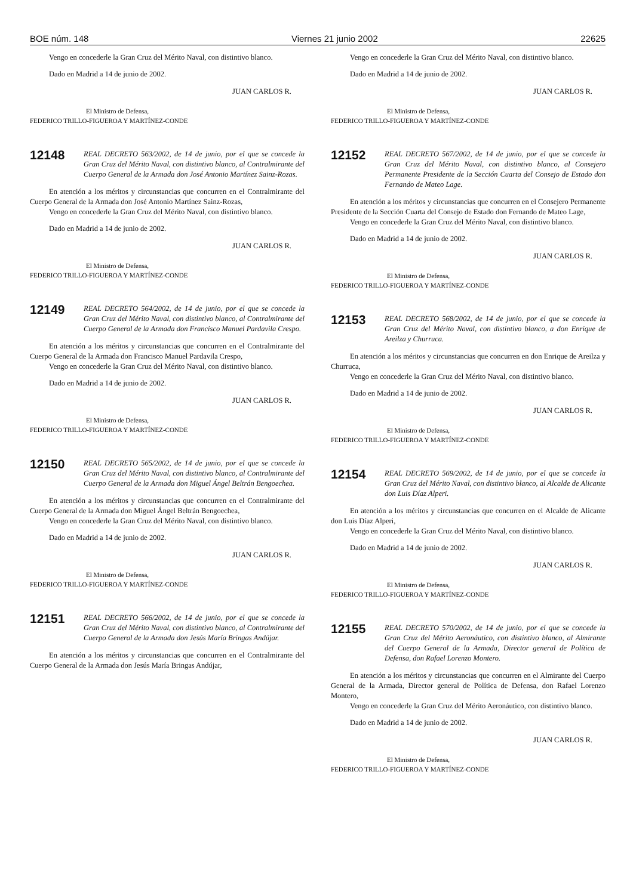BOE núm. 148 Viernes 21 junio 2002 22625
Vengo en concederle la Gran Cruz del Mérito Naval, con distintivo blanco.
Dado en Madrid a 14 de junio de 2002.
JUAN CARLOS R.
El Ministro de Defensa,
FEDERICO TRILLO-FIGUEROA Y MARTÍNEZ-CONDE
12148
REAL DECRETO 563/2002, de 14 de junio, por el que se concede la Gran Cruz del Mérito Naval, con distintivo blanco, al Contralmirante del Cuerpo General de la Armada don José Antonio Martínez Sainz-Rozas.
En atención a los méritos y circunstancias que concurren en el Contralmirante del Cuerpo General de la Armada don José Antonio Martínez Sainz-Rozas,
Vengo en concederle la Gran Cruz del Mérito Naval, con distintivo blanco.
Dado en Madrid a 14 de junio de 2002.
JUAN CARLOS R.
El Ministro de Defensa,
FEDERICO TRILLO-FIGUEROA Y MARTÍNEZ-CONDE
12149
REAL DECRETO 564/2002, de 14 de junio, por el que se concede la Gran Cruz del Mérito Naval, con distintivo blanco, al Contralmirante del Cuerpo General de la Armada don Francisco Manuel Pardavila Crespo.
En atención a los méritos y circunstancias que concurren en el Contralmirante del Cuerpo General de la Armada don Francisco Manuel Pardavila Crespo,
Vengo en concederle la Gran Cruz del Mérito Naval, con distintivo blanco.
Dado en Madrid a 14 de junio de 2002.
JUAN CARLOS R.
El Ministro de Defensa,
FEDERICO TRILLO-FIGUEROA Y MARTÍNEZ-CONDE
12150
REAL DECRETO 565/2002, de 14 de junio, por el que se concede la Gran Cruz del Mérito Naval, con distintivo blanco, al Contralmirante del Cuerpo General de la Armada don Miguel Ángel Beltrán Bengoechea.
En atención a los méritos y circunstancias que concurren en el Contralmirante del Cuerpo General de la Armada don Miguel Ángel Beltrán Bengoechea,
Vengo en concederle la Gran Cruz del Mérito Naval, con distintivo blanco.
Dado en Madrid a 14 de junio de 2002.
JUAN CARLOS R.
El Ministro de Defensa,
FEDERICO TRILLO-FIGUEROA Y MARTÍNEZ-CONDE
12151
REAL DECRETO 566/2002, de 14 de junio, por el que se concede la Gran Cruz del Mérito Naval, con distintivo blanco, al Contralmirante del Cuerpo General de la Armada don Jesús María Bringas Andújar.
En atención a los méritos y circunstancias que concurren en el Contralmirante del Cuerpo General de la Armada don Jesús María Bringas Andújar,
Vengo en concederle la Gran Cruz del Mérito Naval, con distintivo blanco.
Dado en Madrid a 14 de junio de 2002.
JUAN CARLOS R.
El Ministro de Defensa,
FEDERICO TRILLO-FIGUEROA Y MARTÍNEZ-CONDE
12152
REAL DECRETO 567/2002, de 14 de junio, por el que se concede la Gran Cruz del Mérito Naval, con distintivo blanco, al Consejero Permanente Presidente de la Sección Cuarta del Consejo de Estado don Fernando de Mateo Lage.
En atención a los méritos y circunstancias que concurren en el Consejero Permanente Presidente de la Sección Cuarta del Consejo de Estado don Fernando de Mateo Lage,
Vengo en concederle la Gran Cruz del Mérito Naval, con distintivo blanco.
Dado en Madrid a 14 de junio de 2002.
JUAN CARLOS R.
El Ministro de Defensa,
FEDERICO TRILLO-FIGUEROA Y MARTÍNEZ-CONDE
12153
REAL DECRETO 568/2002, de 14 de junio, por el que se concede la Gran Cruz del Mérito Naval, con distintivo blanco, a don Enrique de Areilza y Churruca.
En atención a los méritos y circunstancias que concurren en don Enrique de Areilza y Churruca,
Vengo en concederle la Gran Cruz del Mérito Naval, con distintivo blanco.
Dado en Madrid a 14 de junio de 2002.
JUAN CARLOS R.
El Ministro de Defensa,
FEDERICO TRILLO-FIGUEROA Y MARTÍNEZ-CONDE
12154
REAL DECRETO 569/2002, de 14 de junio, por el que se concede la Gran Cruz del Mérito Naval, con distintivo blanco, al Alcalde de Alicante don Luis Díaz Alperi.
En atención a los méritos y circunstancias que concurren en el Alcalde de Alicante don Luis Díaz Alperi,
Vengo en concederle la Gran Cruz del Mérito Naval, con distintivo blanco.
Dado en Madrid a 14 de junio de 2002.
JUAN CARLOS R.
El Ministro de Defensa,
FEDERICO TRILLO-FIGUEROA Y MARTÍNEZ-CONDE
12155
REAL DECRETO 570/2002, de 14 de junio, por el que se concede la Gran Cruz del Mérito Aeronáutico, con distintivo blanco, al Almirante del Cuerpo General de la Armada, Director general de Política de Defensa, don Rafael Lorenzo Montero.
En atención a los méritos y circunstancias que concurren en el Almirante del Cuerpo General de la Armada, Director general de Política de Defensa, don Rafael Lorenzo Montero,
Vengo en concederle la Gran Cruz del Mérito Aeronáutico, con distintivo blanco.
Dado en Madrid a 14 de junio de 2002.
JUAN CARLOS R.
El Ministro de Defensa,
FEDERICO TRILLO-FIGUEROA Y MARTÍNEZ-CONDE